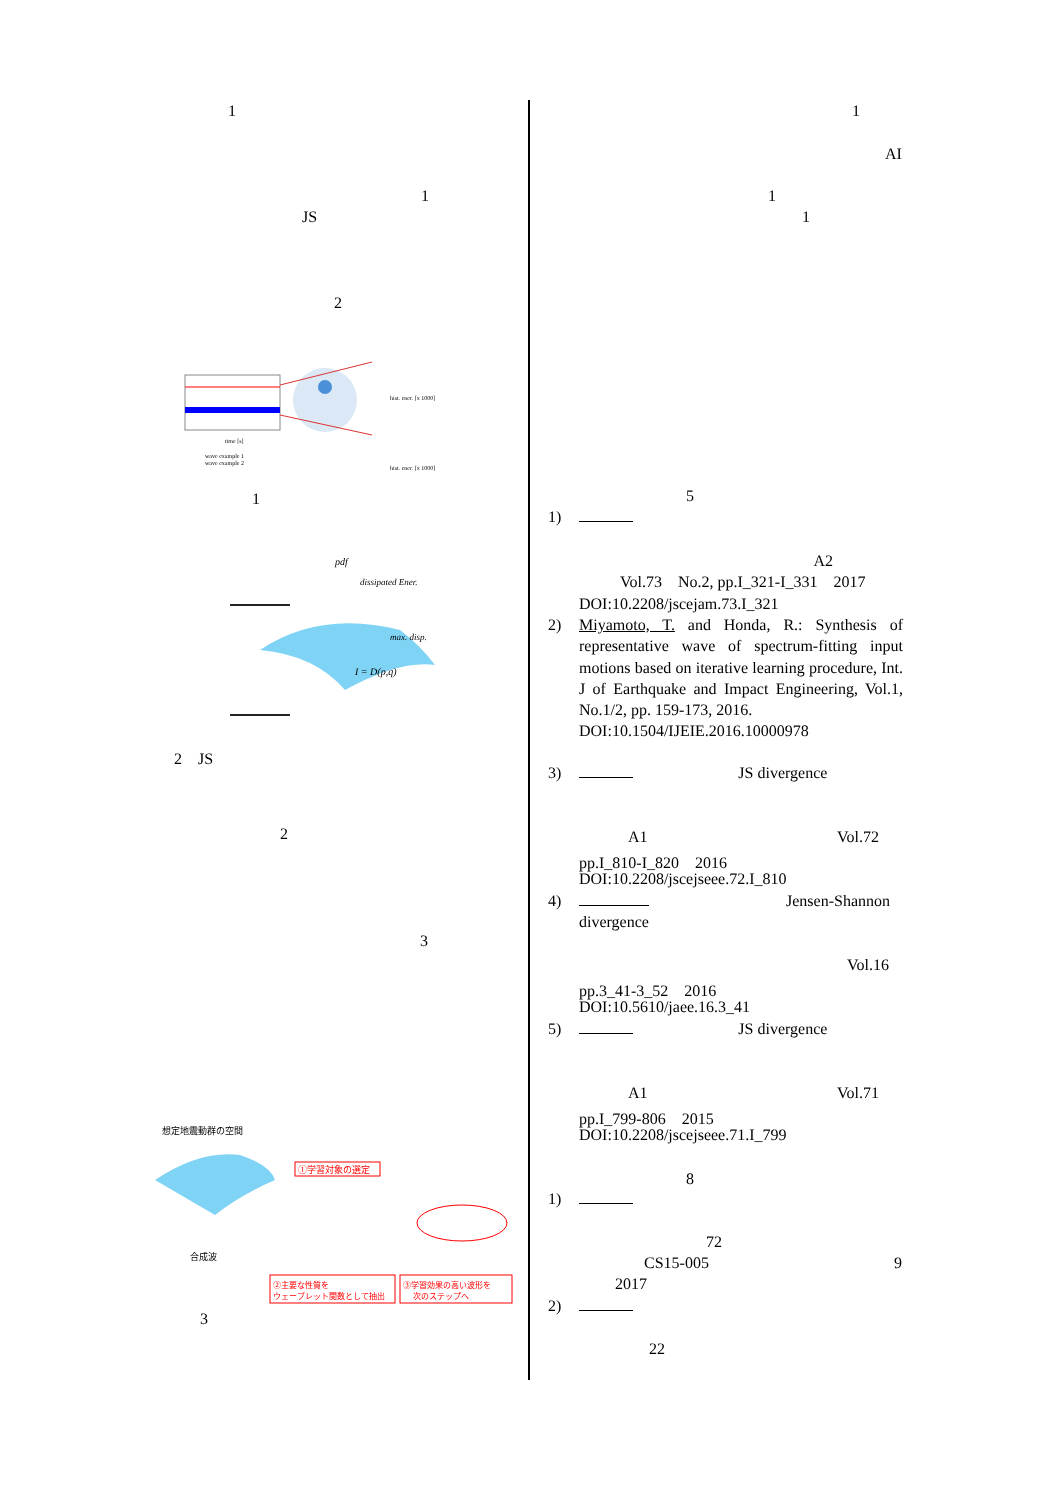1
1
JS
2
hist. ener. [x 1000]
hist. ener. [x 1000]
time [s]
wave example 1
wave example 2
1
pdf
dissipated Ener.
max. disp.
I = D(p,q)
2　JS
2
3
想定地震動群の空間
①学習対象の選定
合成波
②主要な性質を
ウェーブレット関数として抽出
③学習効果の高い波形を
次のステップへ
3
1
AI
1
1
5
1)
A2
Vol.73　No.2, pp.I_321-I_331　2017
DOI:10.2208/jscejam.73.I_321
2) Miyamoto, T. and Honda, R.: Synthesis of representative wave of spectrum-fitting input motions based on iterative learning procedure, Int. J of Earthquake and Impact Engineering, Vol.1, No.1/2, pp. 159-173, 2016.
DOI:10.1504/IJEIE.2016.10000978
3) JS divergence
A1 Vol.72
pp.I_810-I_820　2016
DOI:10.2208/jscejseee.72.I_810
4) Jensen-Shannon
divergence
Vol.16
pp.3_41-3_52　2016
DOI:10.5610/jaee.16.3_41
5) JS divergence
A1 Vol.71
pp.I_799-806　2015
DOI:10.2208/jscejseee.71.I_799
8
1)
72
CS15-005 9
2017
2)
22